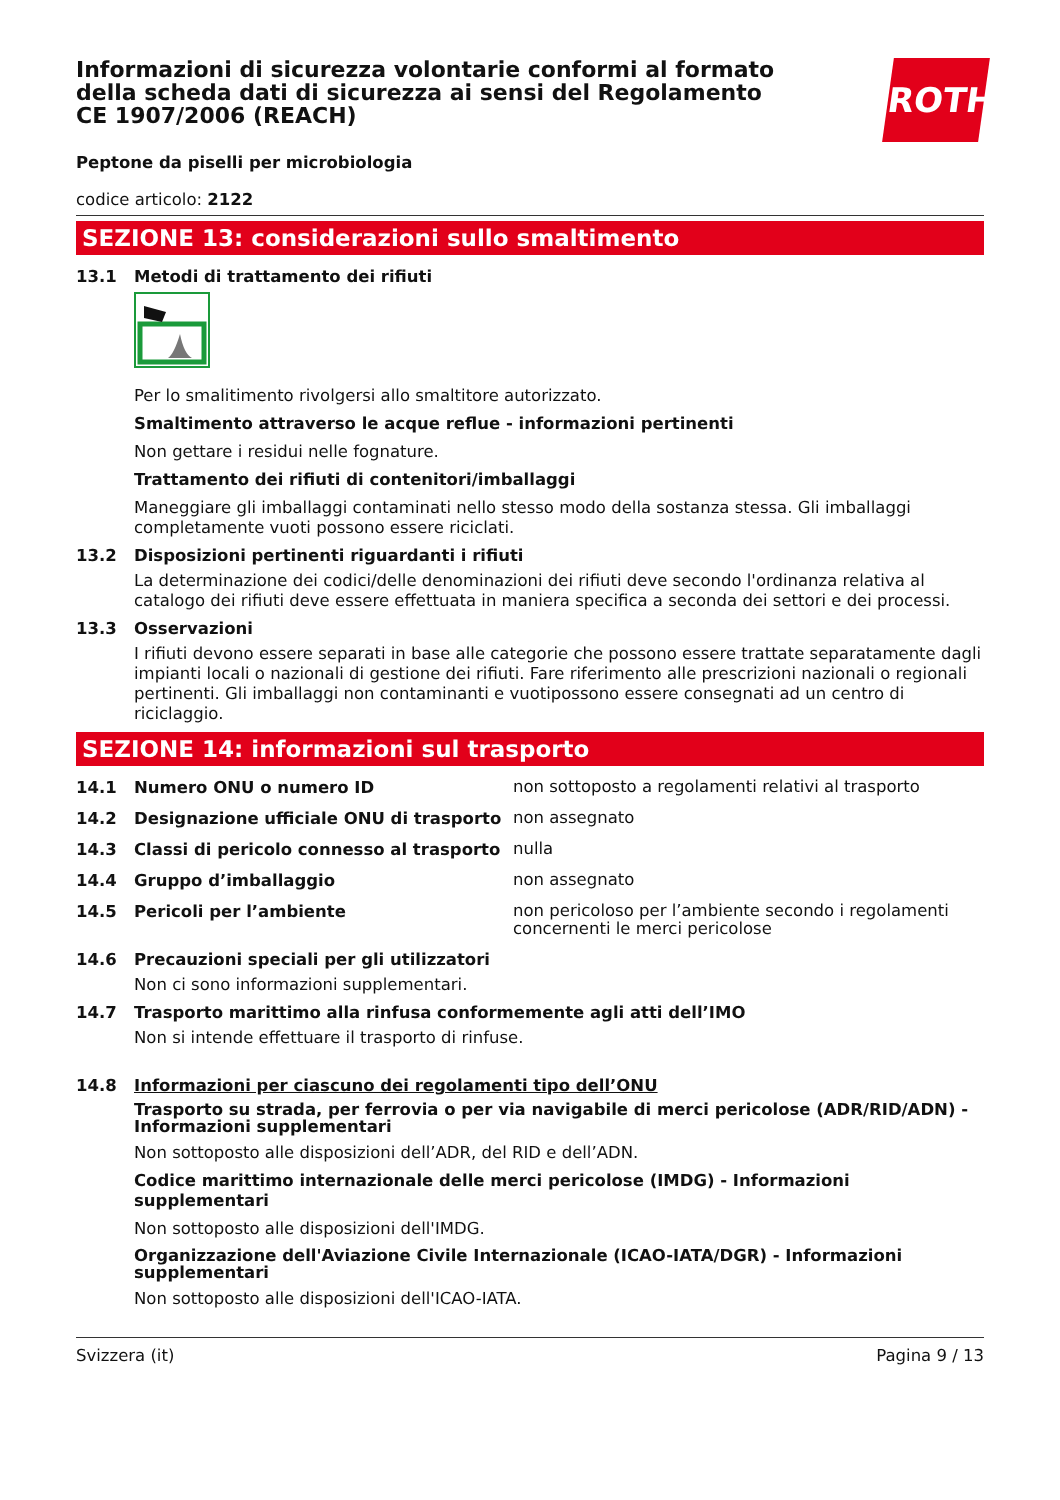Informazioni di sicurezza volontarie conformi al formato della scheda dati di sicurezza ai sensi del Regolamento CE 1907/2006 (REACH)
ROTH
Peptone da piselli per microbiologia
codice articolo: 2122
SEZIONE 13: considerazioni sullo smaltimento
13.1 Metodi di trattamento dei rifiuti
Per lo smalitimento rivolgersi allo smaltitore autorizzato.
Smaltimento attraverso le acque reflue - informazioni pertinenti
Non gettare i residui nelle fognature.
Trattamento dei rifiuti di contenitori/imballaggi
Maneggiare gli imballaggi contaminati nello stesso modo della sostanza stessa. Gli imballaggi completamente vuoti possono essere riciclati.
13.2 Disposizioni pertinenti riguardanti i rifiuti
La determinazione dei codici/delle denominazioni dei rifiuti deve secondo l'ordinanza relativa al catalogo dei rifiuti deve essere effettuata in maniera specifica a seconda dei settori e dei processi.
13.3 Osservazioni
I rifiuti devono essere separati in base alle categorie che possono essere trattate separatamente dagli impianti locali o nazionali di gestione dei rifiuti. Fare riferimento alle prescrizioni nazionali o regionali pertinenti. Gli imballaggi non contaminanti e vuotipossono essere consegnati ad un centro di riciclaggio.
SEZIONE 14: informazioni sul trasporto
14.1 Numero ONU o numero ID
non sottoposto a regolamenti relativi al trasporto
14.2 Designazione ufficiale ONU di trasporto
non assegnato
14.3 Classi di pericolo connesso al trasporto
nulla
14.4 Gruppo d’imballaggio
non assegnato
14.5 Pericoli per l’ambiente
non pericoloso per l’ambiente secondo i regolamenti concernenti le merci pericolose
14.6 Precauzioni speciali per gli utilizzatori
Non ci sono informazioni supplementari.
14.7 Trasporto marittimo alla rinfusa conformemente agli atti dell’IMO
Non si intende effettuare il trasporto di rinfuse.
14.8 Informazioni per ciascuno dei regolamenti tipo dell’ONU
Trasporto su strada, per ferrovia o per via navigabile di merci pericolose (ADR/RID/ADN) - Informazioni supplementari
Non sottoposto alle disposizioni dell’ADR, del RID e dell’ADN.
Codice marittimo internazionale delle merci pericolose (IMDG) - Informazioni supplementari
Non sottoposto alle disposizioni dell'IMDG.
Organizzazione dell'Aviazione Civile Internazionale (ICAO-IATA/DGR) - Informazioni supplementari
Non sottoposto alle disposizioni dell'ICAO-IATA.
Svizzera (it) Pagina 9 / 13